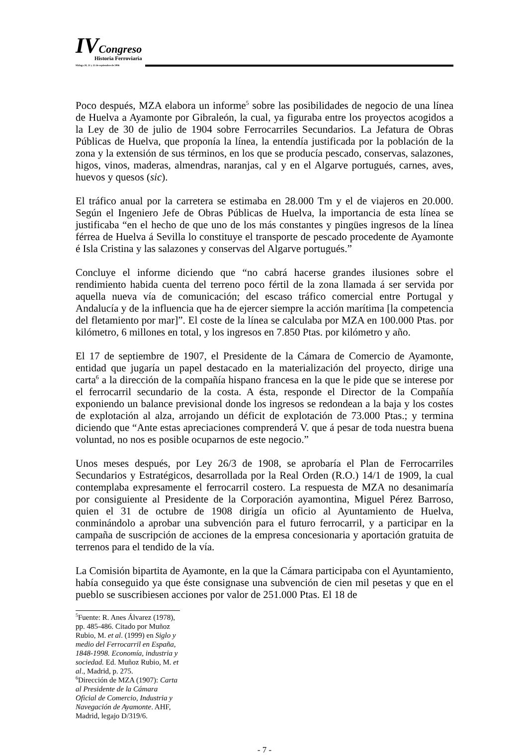IVCongreso
Historia Ferroviaria
Málaga 20, 21 y 22 de septiembre de 2006
Poco después, MZA elabora un informe<sup>5</sup> sobre las posibilidades de negocio de una línea de Huelva a Ayamonte por Gibraleón, la cual, ya figuraba entre los proyectos acogidos a la Ley de 30 de julio de 1904 sobre Ferrocarriles Secundarios. La Jefatura de Obras Públicas de Huelva, que proponía la línea, la entendía justificada por la población de la zona y la extensión de sus términos, en los que se producía pescado, conservas, salazones, higos, vinos, maderas, almendras, naranjas, cal y en el Algarve portugués, carnes, aves, huevos y quesos (sic).
El tráfico anual por la carretera se estimaba en 28.000 Tm y el de viajeros en 20.000. Según el Ingeniero Jefe de Obras Públicas de Huelva, la importancia de esta línea se justificaba “en el hecho de que uno de los más constantes y pingües ingresos de la línea férrea de Huelva á Sevilla lo constituye el transporte de pescado procedente de Ayamonte é Isla Cristina y las salazones y conservas del Algarve portugués.”
Concluye el informe diciendo que “no cabrá hacerse grandes ilusiones sobre el rendimiento habida cuenta del terreno poco fértil de la zona llamada á ser servida por aquella nueva vía de comunicación; del escaso tráfico comercial entre Portugal y Andalucía y de la influencia que ha de ejercer siempre la acción marítima [la competencia del fletamiento por mar]”. El coste de la línea se calculaba por MZA en 100.000 Ptas. por kilómetro, 6 millones en total, y los ingresos en 7.850 Ptas. por kilómetro y año.
El 17 de septiembre de 1907, el Presidente de la Cámara de Comercio de Ayamonte, entidad que jugaría un papel destacado en la materialización del proyecto, dirige una carta<sup>6</sup> a la dirección de la compañía hispano francesa en la que le pide que se interese por el ferrocarril secundario de la costa. A ésta, responde el Director de la Compañía exponiendo un balance previsional donde los ingresos se redondean a la baja y los costes de explotación al alza, arrojando un déficit de explotación de 73.000 Ptas.; y termina diciendo que “Ante estas apreciaciones comprenderá V. que á pesar de toda nuestra buena voluntad, no nos es posible ocuparnos de este negocio.”
Unos meses después, por Ley 26/3 de 1908, se aprobaría el Plan de Ferrocarriles Secundarios y Estratégicos, desarrollada por la Real Orden (R.O.) 14/1 de 1909, la cual contemplaba expresamente el ferrocarril costero. La respuesta de MZA no desanimaría por consiguiente al Presidente de la Corporación ayamontina, Miguel Pérez Barroso, quien el 31 de octubre de 1908 dirigía un oficio al Ayuntamiento de Huelva, conminándolo a aprobar una subvención para el futuro ferrocarril, y a participar en la campaña de suscripción de acciones de la empresa concesionaria y aportación gratuita de terrenos para el tendido de la vía.
La Comisión bipartita de Ayamonte, en la que la Cámara participaba con el Ayuntamiento, había conseguido ya que éste consignase una subvención de cien mil pesetas y que en el pueblo se suscribiesen acciones por valor de 251.000 Ptas. El 18 de
<sup>5</sup> Fuente: R. Anes Álvarez (1978), pp. 485-486. Citado por Muñoz Rubio, M. et al. (1999) en Siglo y medio del Ferrocarril en España, 1848-1998. Economía, industria y sociedad. Ed. Muñoz Rubio, M. et al., Madrid, p. 275.
<sup>6</sup> Dirección de MZA (1907): Carta al Presidente de la Cámara Oficial de Comercio, Industria y Navegación de Ayamonte. AHF, Madrid, legajo D/319/6.
- 7 -